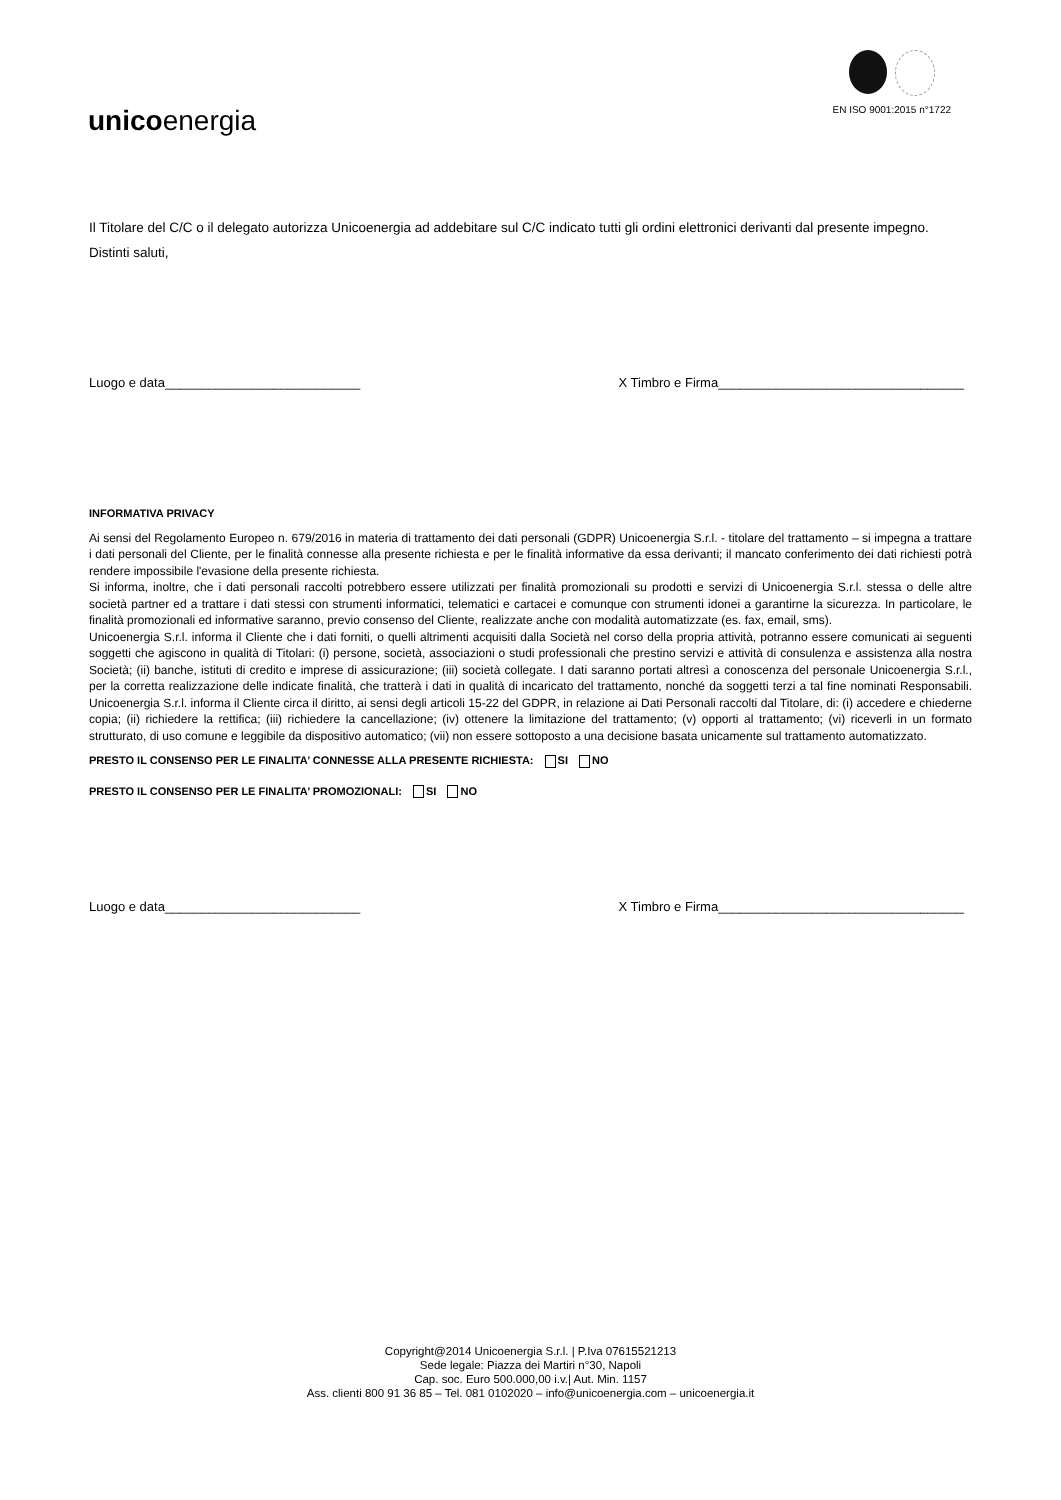unicoenergia
EN ISO 9001:2015 n°1722
Il Titolare del C/C o il delegato autorizza Unicoenergia ad addebitare sul C/C indicato tutti gli ordini elettronici derivanti dal presente impegno.
Distinti saluti,
Luogo e data___________________________ X Timbro e Firma__________________________________
INFORMATIVA PRIVACY
Ai sensi del Regolamento Europeo n. 679/2016 in materia di trattamento dei dati personali (GDPR) Unicoenergia S.r.l. - titolare del trattamento – si impegna a trattare i dati personali del Cliente, per le finalità connesse alla presente richiesta e per le finalità informative da essa derivanti; il mancato conferimento dei dati richiesti potrà rendere impossibile l'evasione della presente richiesta.
Si informa, inoltre, che i dati personali raccolti potrebbero essere utilizzati per finalità promozionali su prodotti e servizi di Unicoenergia S.r.l. stessa o delle altre società partner ed a trattare i dati stessi con strumenti informatici, telematici e cartacei e comunque con strumenti idonei a garantirne la sicurezza. In particolare, le finalità promozionali ed informative saranno, previo consenso del Cliente, realizzate anche con modalità automatizzate (es. fax, email, sms).
Unicoenergia S.r.l. informa il Cliente che i dati forniti, o quelli altrimenti acquisiti dalla Società nel corso della propria attività, potranno essere comunicati ai seguenti soggetti che agiscono in qualità di Titolari: (i) persone, società, associazioni o studi professionali che prestino servizi e attività di consulenza e assistenza alla nostra Società; (ii) banche, istituti di credito e imprese di assicurazione; (iii) società collegate. I dati saranno portati altresì a conoscenza del personale Unicoenergia S.r.l., per la corretta realizzazione delle indicate finalità, che tratterà i dati in qualità di incaricato del trattamento, nonché da soggetti terzi a tal fine nominati Responsabili. Unicoenergia S.r.l. informa il Cliente circa il diritto, ai sensi degli articoli 15-22 del GDPR, in relazione ai Dati Personali raccolti dal Titolare, di: (i) accedere e chiederne copia; (ii) richiedere la rettifica; (iii) richiedere la cancellazione; (iv) ottenere la limitazione del trattamento; (v) opporti al trattamento; (vi) riceverli in un formato strutturato, di uso comune e leggibile da dispositivo automatico; (vii) non essere sottoposto a una decisione basata unicamente sul trattamento automatizzato.
PRESTO IL CONSENSO PER LE FINALITA’ CONNESSE ALLA PRESENTE RICHIESTA: SI NO
PRESTO IL CONSENSO PER LE FINALITA’ PROMOZIONALI: SI NO
Luogo e data___________________________ X Timbro e Firma__________________________________
Copyright@2014 Unicoenergia S.r.l. | P.Iva 07615521213
Sede legale: Piazza dei Martiri n°30, Napoli
Cap. soc. Euro 500.000,00 i.v.| Aut. Min. 1157
Ass. clienti 800 91 36 85 – Tel. 081 0102020 – info@unicoenergia.com – unicoenergia.it